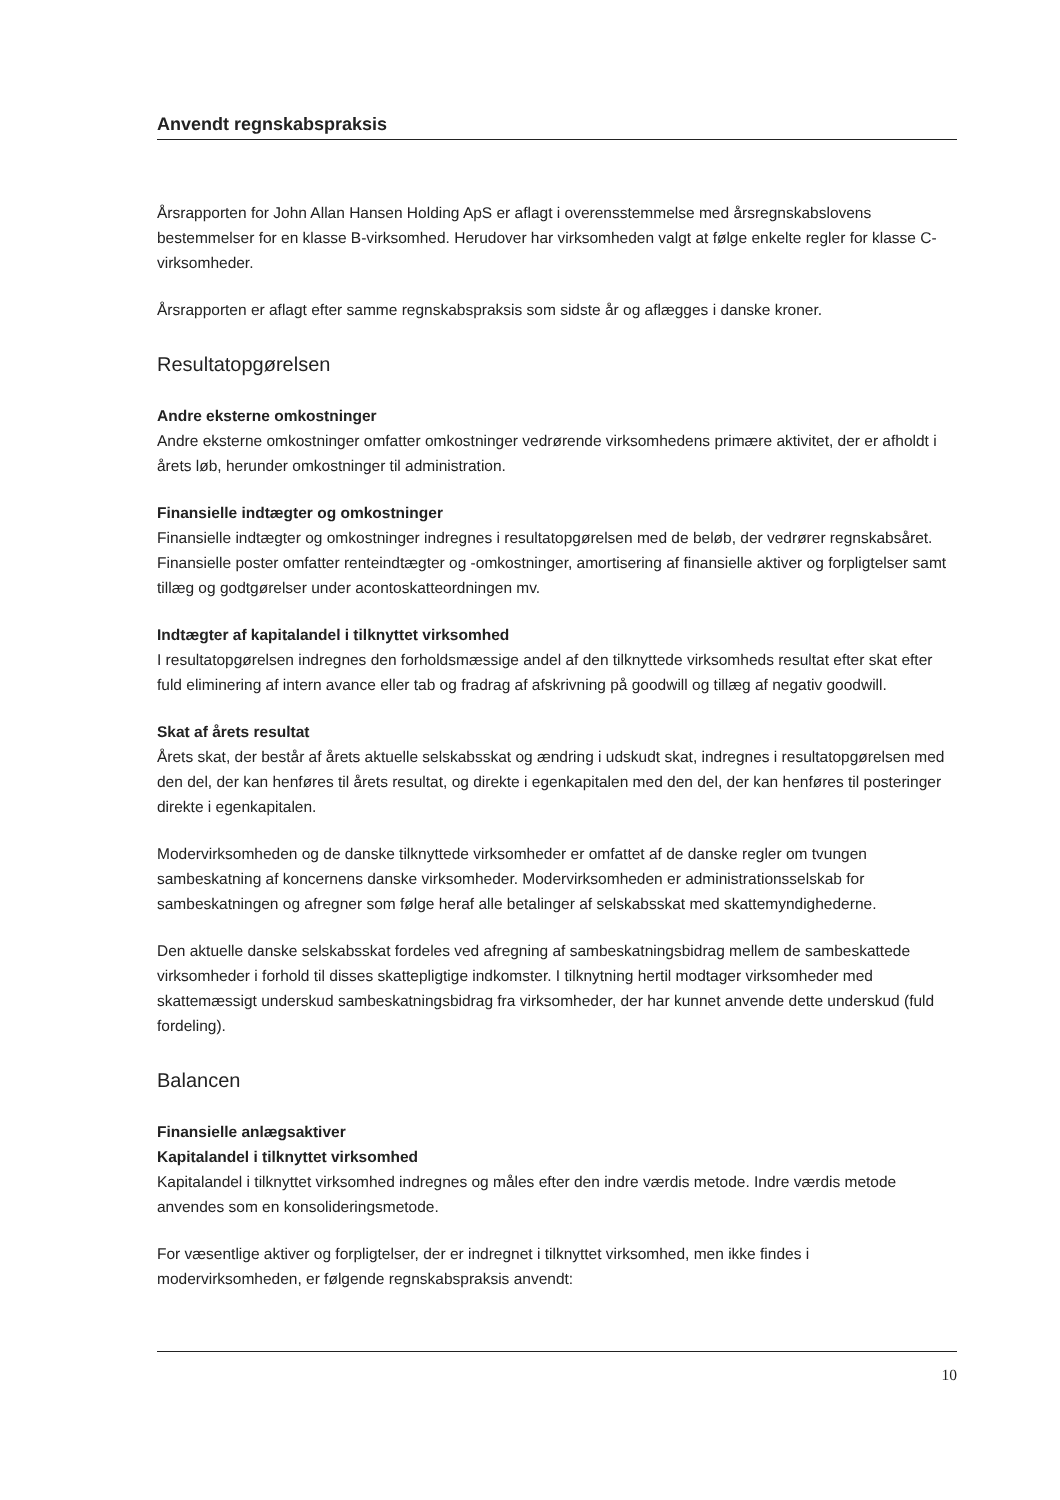Anvendt regnskabspraksis
Årsrapporten for John Allan Hansen Holding ApS er aflagt i overensstemmelse med årsregnskabslovens bestemmelser for en klasse B-virksomhed. Herudover har virksomheden valgt at følge enkelte regler for klasse C-virksomheder.
Årsrapporten er aflagt efter samme regnskabspraksis som sidste år og aflægges i danske kroner.
Resultatopgørelsen
Andre eksterne omkostninger
Andre eksterne omkostninger omfatter omkostninger vedrørende virksomhedens primære aktivitet, der er afholdt i årets løb, herunder omkostninger til administration.
Finansielle indtægter og omkostninger
Finansielle indtægter og omkostninger indregnes i resultatopgørelsen med de beløb, der vedrører regnskabsåret. Finansielle poster omfatter renteindtægter og -omkostninger, amortisering af finansielle aktiver og forpligtelser samt tillæg og godtgørelser under acontoskatteordningen mv.
Indtægter af kapitalandel i tilknyttet virksomhed
I resultatopgørelsen indregnes den forholdsmæssige andel af den tilknyttede virksomheds resultat efter skat efter fuld eliminering af intern avance eller tab og fradrag af afskrivning på goodwill og tillæg af negativ goodwill.
Skat af årets resultat
Årets skat, der består af årets aktuelle selskabsskat og ændring i udskudt skat, indregnes i resultatopgørelsen med den del, der kan henføres til årets resultat, og direkte i egenkapitalen med den del, der kan henføres til posteringer direkte i egenkapitalen.
Modervirksomheden og de danske tilknyttede virksomheder er omfattet af de danske regler om tvungen sambeskatning af koncernens danske virksomheder. Modervirksomheden er administrationsselskab for sambeskatningen og afregner som følge heraf alle betalinger af selskabsskat med skattemyndighederne.
Den aktuelle danske selskabsskat fordeles ved afregning af sambeskatningsbidrag mellem de sambeskattede virksomheder i forhold til disses skattepligtige indkomster. I tilknytning hertil modtager virksomheder med skattemæssigt underskud sambeskatningsbidrag fra virksomheder, der har kunnet anvende dette underskud (fuld fordeling).
Balancen
Finansielle anlægsaktiver
Kapitalandel i tilknyttet virksomhed
Kapitalandel i tilknyttet virksomhed indregnes og måles efter den indre værdis metode. Indre værdis metode anvendes som en konsolideringsmetode.
For væsentlige aktiver og forpligtelser, der er indregnet i tilknyttet virksomhed, men ikke findes i modervirksomheden, er følgende regnskabspraksis anvendt:
10